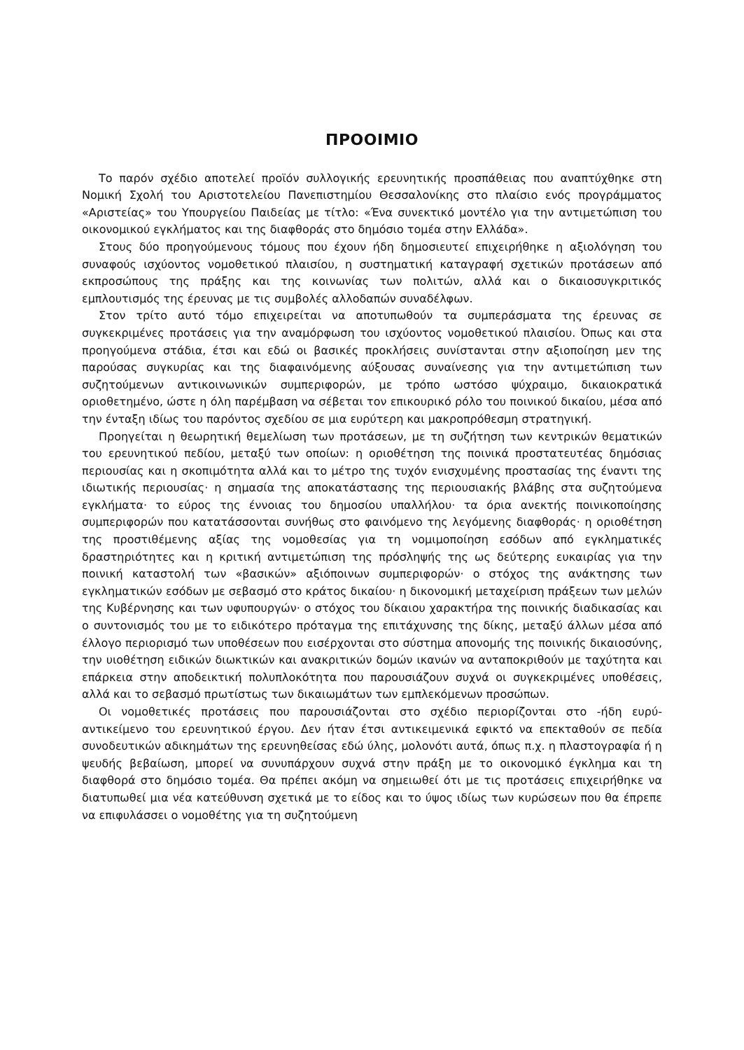ΠΡΟΟΙΜΙΟ
Το παρόν σχέδιο αποτελεί προϊόν συλλογικής ερευνητικής προσπάθειας που αναπτύχθηκε στη Νομική Σχολή του Αριστοτελείου Πανεπιστημίου Θεσσαλονίκης στο πλαίσιο ενός προγράμματος «Αριστείας» του Υπουργείου Παιδείας με τίτλο: «Ένα συνεκτικό μοντέλο για την αντιμετώπιση του οικονομικού εγκλήματος και της διαφθοράς στο δημόσιο τομέα στην Ελλάδα».
Στους δύο προηγούμενους τόμους που έχουν ήδη δημοσιευτεί επιχειρήθηκε η αξιολόγηση του συναφούς ισχύοντος νομοθετικού πλαισίου, η συστηματική καταγραφή σχετικών προτάσεων από εκπροσώπους της πράξης και της κοινωνίας των πολιτών, αλλά και ο δικαιοσυγκριτικός εμπλουτισμός της έρευνας με τις συμβολές αλλοδαπών συναδέλφων.
Στον τρίτο αυτό τόμο επιχειρείται να αποτυπωθούν τα συμπεράσματα της έρευνας σε συγκεκριμένες προτάσεις για την αναμόρφωση του ισχύοντος νομοθετικού πλαισίου. Όπως και στα προηγούμενα στάδια, έτσι και εδώ οι βασικές προκλήσεις συνίστανται στην αξιοποίηση μεν της παρούσας συγκυρίας και της διαφαινόμενης αύξουσας συναίνεσης για την αντιμετώπιση των συζητούμενων αντικοινωνικών συμπεριφορών, με τρόπο ωστόσο ψύχραιμο, δικαιοκρατικά οριοθετημένο, ώστε η όλη παρέμβαση να σέβεται τον επικουρικό ρόλο του ποινικού δικαίου, μέσα από την ένταξη ιδίως του παρόντος σχεδίου σε μια ευρύτερη και μακροπρόθεσμη στρατηγική.
Προηγείται η θεωρητική θεμελίωση των προτάσεων, με τη συζήτηση των κεντρικών θεματικών του ερευνητικού πεδίου, μεταξύ των οποίων: η οριοθέτηση της ποινικά προστατευτέας δημόσιας περιουσίας και η σκοπιμότητα αλλά και το μέτρο της τυχόν ενισχυμένης προστασίας της έναντι της ιδιωτικής περιουσίας· η σημασία της αποκατάστασης της περιουσιακής βλάβης στα συζητούμενα εγκλήματα· το εύρος της έννοιας του δημοσίου υπαλλήλου· τα όρια ανεκτής ποινικοποίησης συμπεριφορών που κατατάσσονται συνήθως στο φαινόμενο της λεγόμενης διαφθοράς· η οριοθέτηση της προστιθέμενης αξίας της νομοθεσίας για τη νομιμοποίηση εσόδων από εγκληματικές δραστηριότητες και η κριτική αντιμετώπιση της πρόσληψής της ως δεύτερης ευκαιρίας για την ποινική καταστολή των «βασικών» αξιόποινων συμπεριφορών· ο στόχος της ανάκτησης των εγκληματικών εσόδων με σεβασμό στο κράτος δικαίου· η δικονομική μεταχείριση πράξεων των μελών της Κυβέρνησης και των υφυπουργών· ο στόχος του δίκαιου χαρακτήρα της ποινικής διαδικασίας και ο συντονισμός του με το ειδικότερο πρόταγμα της επιτάχυνσης της δίκης, μεταξύ άλλων μέσα από έλλογο περιορισμό των υποθέσεων που εισέρχονται στο σύστημα απονομής της ποινικής δικαιοσύνης, την υιοθέτηση ειδικών διωκτικών και ανακριτικών δομών ικανών να ανταποκριθούν με ταχύτητα και επάρκεια στην αποδεικτική πολυπλοκότητα που παρουσιάζουν συχνά οι συγκεκριμένες υποθέσεις, αλλά και το σεβασμό πρωτίστως των δικαιωμάτων των εμπλεκόμενων προσώπων.
Οι νομοθετικές προτάσεις που παρουσιάζονται στο σχέδιο περιορίζονται στο -ήδη ευρύ- αντικείμενο του ερευνητικού έργου. Δεν ήταν έτσι αντικειμενικά εφικτό να επεκταθούν σε πεδία συνοδευτικών αδικημάτων της ερευνηθείσας εδώ ύλης, μολονότι αυτά, όπως π.χ. η πλαστογραφία ή η ψευδής βεβαίωση, μπορεί να συνυπάρχουν συχνά στην πράξη με το οικονομικό έγκλημα και τη διαφθορά στο δημόσιο τομέα. Θα πρέπει ακόμη να σημειωθεί ότι με τις προτάσεις επιχειρήθηκε να διατυπωθεί μια νέα κατεύθυνση σχετικά με το είδος και το ύψος ιδίως των κυρώσεων που θα έπρεπε να επιφυλάσσει ο νομοθέτης για τη συζητούμενη